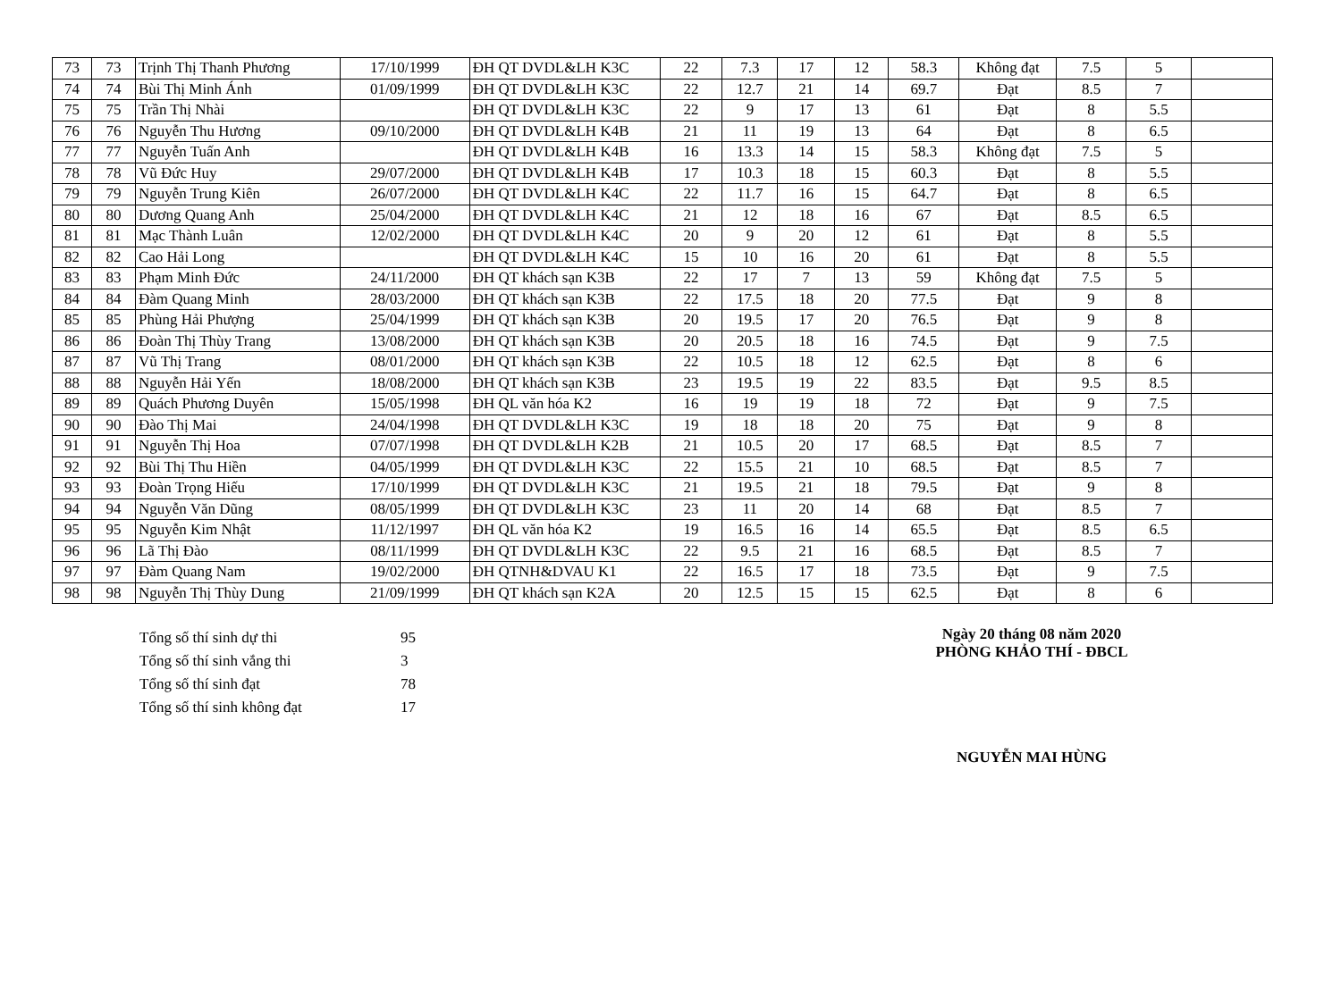| 73 | 73 | Trịnh Thị Thanh Phương | 17/10/1999 | ĐH QT DVDL&LH K3C | 22 | 7.3 | 17 | 12 | 58.3 | Không đạt | 7.5 | 5 | |
| 74 | 74 | Bùi Thị Minh Ánh | 01/09/1999 | ĐH QT DVDL&LH K3C | 22 | 12.7 | 21 | 14 | 69.7 | Đạt | 8.5 | 7 | |
| 75 | 75 | Trần Thị Nhài | | ĐH QT DVDL&LH K3C | 22 | 9 | 17 | 13 | 61 | Đạt | 8 | 5.5 | |
| 76 | 76 | Nguyễn Thu Hương | 09/10/2000 | ĐH QT DVDL&LH K4B | 21 | 11 | 19 | 13 | 64 | Đạt | 8 | 6.5 | |
| 77 | 77 | Nguyễn Tuấn Anh | | ĐH QT DVDL&LH K4B | 16 | 13.3 | 14 | 15 | 58.3 | Không đạt | 7.5 | 5 | |
| 78 | 78 | Vũ Đức Huy | 29/07/2000 | ĐH QT DVDL&LH K4B | 17 | 10.3 | 18 | 15 | 60.3 | Đạt | 8 | 5.5 | |
| 79 | 79 | Nguyễn Trung Kiên | 26/07/2000 | ĐH QT DVDL&LH K4C | 22 | 11.7 | 16 | 15 | 64.7 | Đạt | 8 | 6.5 | |
| 80 | 80 | Dương Quang Anh | 25/04/2000 | ĐH QT DVDL&LH K4C | 21 | 12 | 18 | 16 | 67 | Đạt | 8.5 | 6.5 | |
| 81 | 81 | Mạc Thành Luân | 12/02/2000 | ĐH QT DVDL&LH K4C | 20 | 9 | 20 | 12 | 61 | Đạt | 8 | 5.5 | |
| 82 | 82 | Cao Hải Long | | ĐH QT DVDL&LH K4C | 15 | 10 | 16 | 20 | 61 | Đạt | 8 | 5.5 | |
| 83 | 83 | Phạm Minh Đức | 24/11/2000 | ĐH QT khách sạn K3B | 22 | 17 | 7 | 13 | 59 | Không đạt | 7.5 | 5 | |
| 84 | 84 | Đàm Quang Minh | 28/03/2000 | ĐH QT khách sạn K3B | 22 | 17.5 | 18 | 20 | 77.5 | Đạt | 9 | 8 | |
| 85 | 85 | Phùng Hải Phượng | 25/04/1999 | ĐH QT khách sạn K3B | 20 | 19.5 | 17 | 20 | 76.5 | Đạt | 9 | 8 | |
| 86 | 86 | Đoàn Thị Thùy Trang | 13/08/2000 | ĐH QT khách sạn K3B | 20 | 20.5 | 18 | 16 | 74.5 | Đạt | 9 | 7.5 | |
| 87 | 87 | Vũ Thị Trang | 08/01/2000 | ĐH QT khách sạn K3B | 22 | 10.5 | 18 | 12 | 62.5 | Đạt | 8 | 6 | |
| 88 | 88 | Nguyễn Hải Yến | 18/08/2000 | ĐH QT khách sạn K3B | 23 | 19.5 | 19 | 22 | 83.5 | Đạt | 9.5 | 8.5 | |
| 89 | 89 | Quách Phương Duyên | 15/05/1998 | ĐH QL văn hóa K2 | 16 | 19 | 19 | 18 | 72 | Đạt | 9 | 7.5 | |
| 90 | 90 | Đào Thị Mai | 24/04/1998 | ĐH QT DVDL&LH K3C | 19 | 18 | 18 | 20 | 75 | Đạt | 9 | 8 | |
| 91 | 91 | Nguyễn Thị Hoa | 07/07/1998 | ĐH QT DVDL&LH K2B | 21 | 10.5 | 20 | 17 | 68.5 | Đạt | 8.5 | 7 | |
| 92 | 92 | Bùi Thị Thu Hiền | 04/05/1999 | ĐH QT DVDL&LH K3C | 22 | 15.5 | 21 | 10 | 68.5 | Đạt | 8.5 | 7 | |
| 93 | 93 | Đoàn Trọng Hiếu | 17/10/1999 | ĐH QT DVDL&LH K3C | 21 | 19.5 | 21 | 18 | 79.5 | Đạt | 9 | 8 | |
| 94 | 94 | Nguyễn Văn Dũng | 08/05/1999 | ĐH QT DVDL&LH K3C | 23 | 11 | 20 | 14 | 68 | Đạt | 8.5 | 7 | |
| 95 | 95 | Nguyễn Kim Nhật | 11/12/1997 | ĐH QL văn hóa K2 | 19 | 16.5 | 16 | 14 | 65.5 | Đạt | 8.5 | 6.5 | |
| 96 | 96 | Lã Thị Đào | 08/11/1999 | ĐH QT DVDL&LH K3C | 22 | 9.5 | 21 | 16 | 68.5 | Đạt | 8.5 | 7 | |
| 97 | 97 | Đàm Quang Nam | 19/02/2000 | ĐH QTNH&DVAU K1 | 22 | 16.5 | 17 | 18 | 73.5 | Đạt | 9 | 7.5 | |
| 98 | 98 | Nguyễn Thị Thùy Dung | 21/09/1999 | ĐH QT khách sạn K2A | 20 | 12.5 | 15 | 15 | 62.5 | Đạt | 8 | 6 | |
| Tổng số thí sinh dự thi | 95 |
| Tổng số thí sinh vắng thi | 3 |
| Tổng số thí sinh đạt | 78 |
| Tổng số thí sinh không đạt | 17 |
Ngày 20 tháng 08 năm 2020
PHÒNG KHẢO THÍ - ĐBCL
NGUYỄN MAI HÙNG